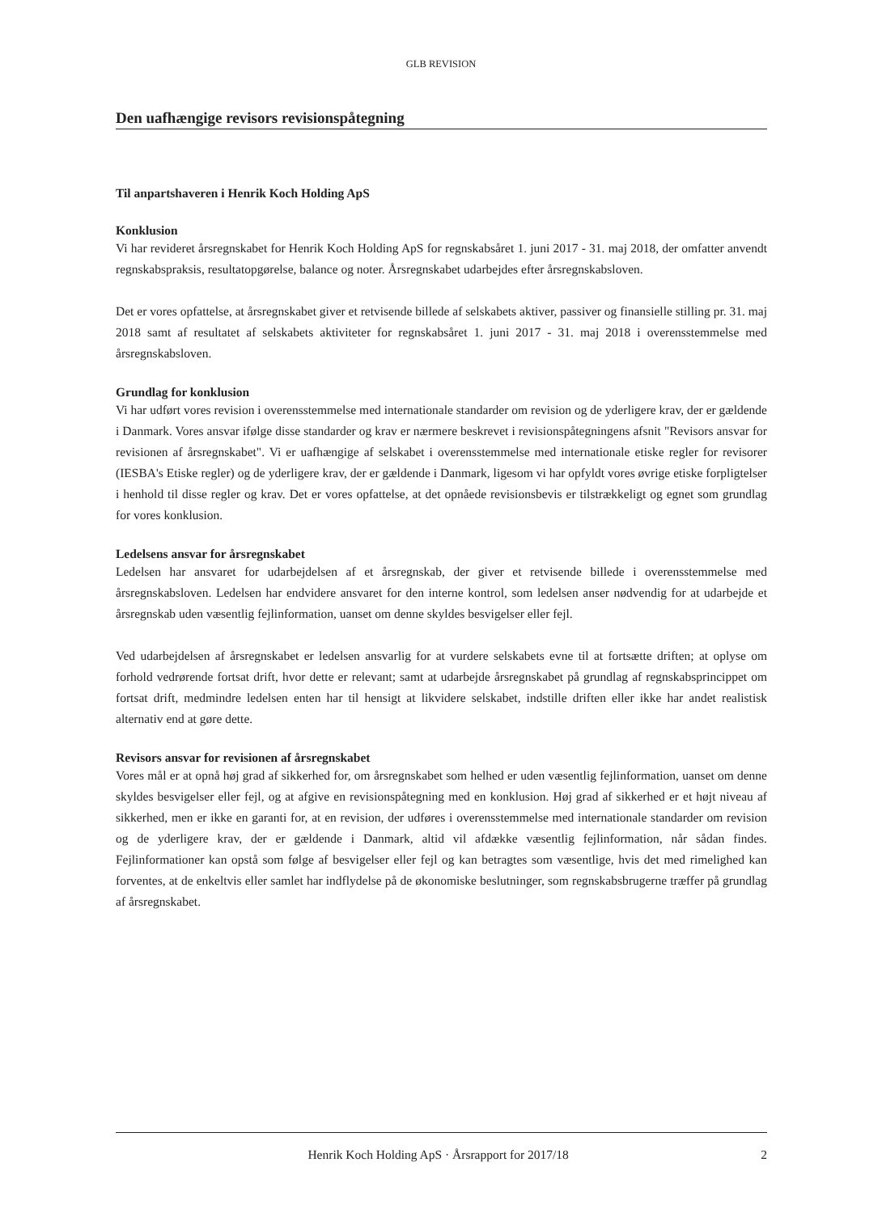GLB REVISION
Den uafhængige revisors revisionspåtegning
Til anpartshaveren i Henrik Koch Holding ApS
Konklusion
Vi har revideret årsregnskabet for Henrik Koch Holding ApS for regnskabsåret 1. juni 2017 - 31. maj 2018, der omfatter anvendt regnskabspraksis, resultatopgørelse, balance og noter. Årsregnskabet udarbejdes efter årsregnskabsloven.
Det er vores opfattelse, at årsregnskabet giver et retvisende billede af selskabets aktiver, passiver og finansielle stilling pr. 31. maj 2018 samt af resultatet af selskabets aktiviteter for regnskabsåret 1. juni 2017 - 31. maj 2018 i overensstemmelse med årsregnskabsloven.
Grundlag for konklusion
Vi har udført vores revision i overensstemmelse med internationale standarder om revision og de yderligere krav, der er gældende i Danmark. Vores ansvar ifølge disse standarder og krav er nærmere beskrevet i revisionspåtegningens afsnit "Revisors ansvar for revisionen af årsregnskabet". Vi er uafhængige af selskabet i overensstemmelse med internationale etiske regler for revisorer (IESBA's Etiske regler) og de yderligere krav, der er gældende i Danmark, ligesom vi har opfyldt vores øvrige etiske forpligtelser i henhold til disse regler og krav. Det er vores opfattelse, at det opnåede revisionsbevis er tilstrækkeligt og egnet som grundlag for vores konklusion.
Ledelsens ansvar for årsregnskabet
Ledelsen har ansvaret for udarbejdelsen af et årsregnskab, der giver et retvisende billede i overensstemmelse med årsregnskabsloven. Ledelsen har endvidere ansvaret for den interne kontrol, som ledelsen anser nødvendig for at udarbejde et årsregnskab uden væsentlig fejlinformation, uanset om denne skyldes besvigelser eller fejl.
Ved udarbejdelsen af årsregnskabet er ledelsen ansvarlig for at vurdere selskabets evne til at fortsætte driften; at oplyse om forhold vedrørende fortsat drift, hvor dette er relevant; samt at udarbejde årsregnskabet på grundlag af regnskabsprincippet om fortsat drift, medmindre ledelsen enten har til hensigt at likvidere selskabet, indstille driften eller ikke har andet realistisk alternativ end at gøre dette.
Revisors ansvar for revisionen af årsregnskabet
Vores mål er at opnå høj grad af sikkerhed for, om årsregnskabet som helhed er uden væsentlig fejlinformation, uanset om denne skyldes besvigelser eller fejl, og at afgive en revisionspåtegning med en konklusion. Høj grad af sikkerhed er et højt niveau af sikkerhed, men er ikke en garanti for, at en revision, der udføres i overensstemmelse med internationale standarder om revision og de yderligere krav, der er gældende i Danmark, altid vil afdække væsentlig fejlinformation, når sådan findes. Fejlinformationer kan opstå som følge af besvigelser eller fejl og kan betragtes som væsentlige, hvis det med rimelighed kan forventes, at de enkeltvis eller samlet har indflydelse på de økonomiske beslutninger, som regnskabsbrugerne træffer på grundlag af årsregnskabet.
Henrik Koch Holding ApS · Årsrapport for 2017/18 2